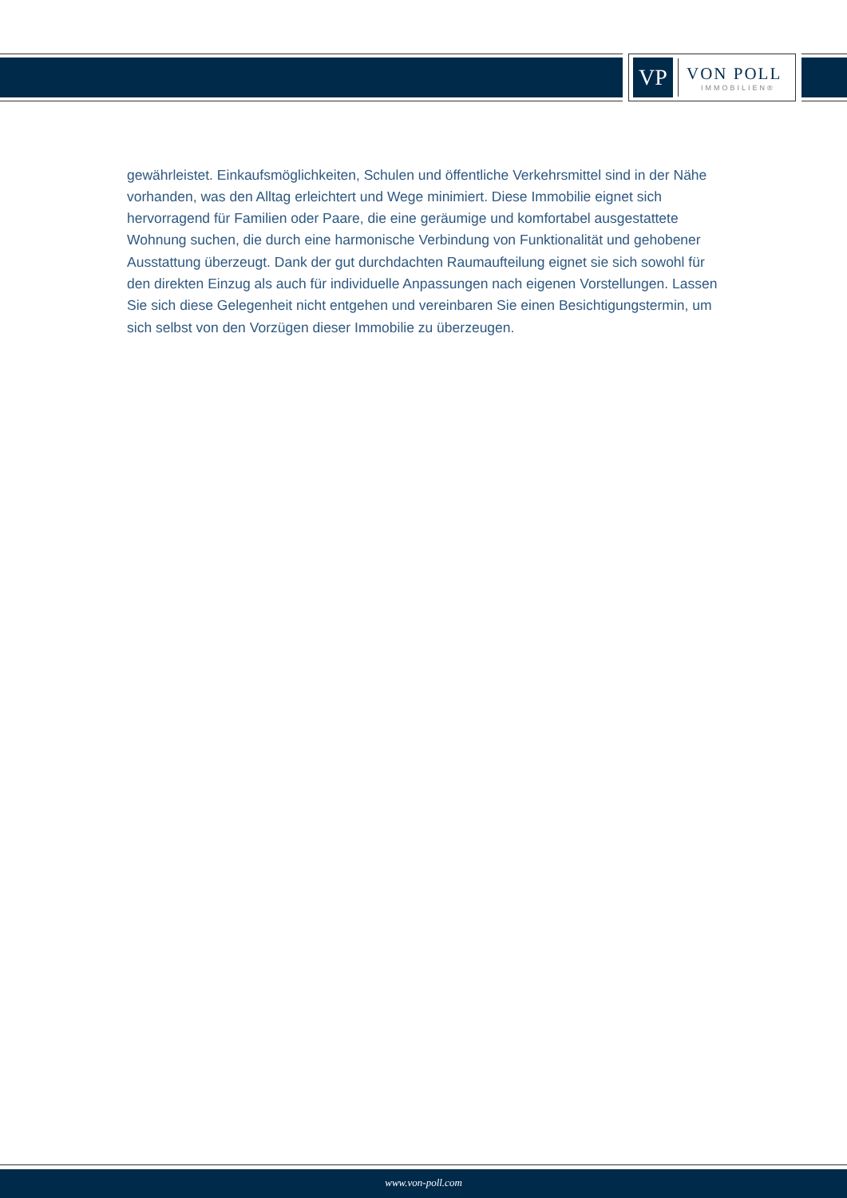VP
VON POLL
IMMOBILIEN®
gewährleistet. Einkaufsmöglichkeiten, Schulen und öffentliche Verkehrsmittel sind in der Nähe vorhanden, was den Alltag erleichtert und Wege minimiert. Diese Immobilie eignet sich hervorragend für Familien oder Paare, die eine geräumige und komfortabel ausgestattete Wohnung suchen, die durch eine harmonische Verbindung von Funktionalität und gehobener Ausstattung überzeugt. Dank der gut durchdachten Raumaufteilung eignet sie sich sowohl für den direkten Einzug als auch für individuelle Anpassungen nach eigenen Vorstellungen. Lassen Sie sich diese Gelegenheit nicht entgehen und vereinbaren Sie einen Besichtigungstermin, um sich selbst von den Vorzügen dieser Immobilie zu überzeugen.
www.von-poll.com